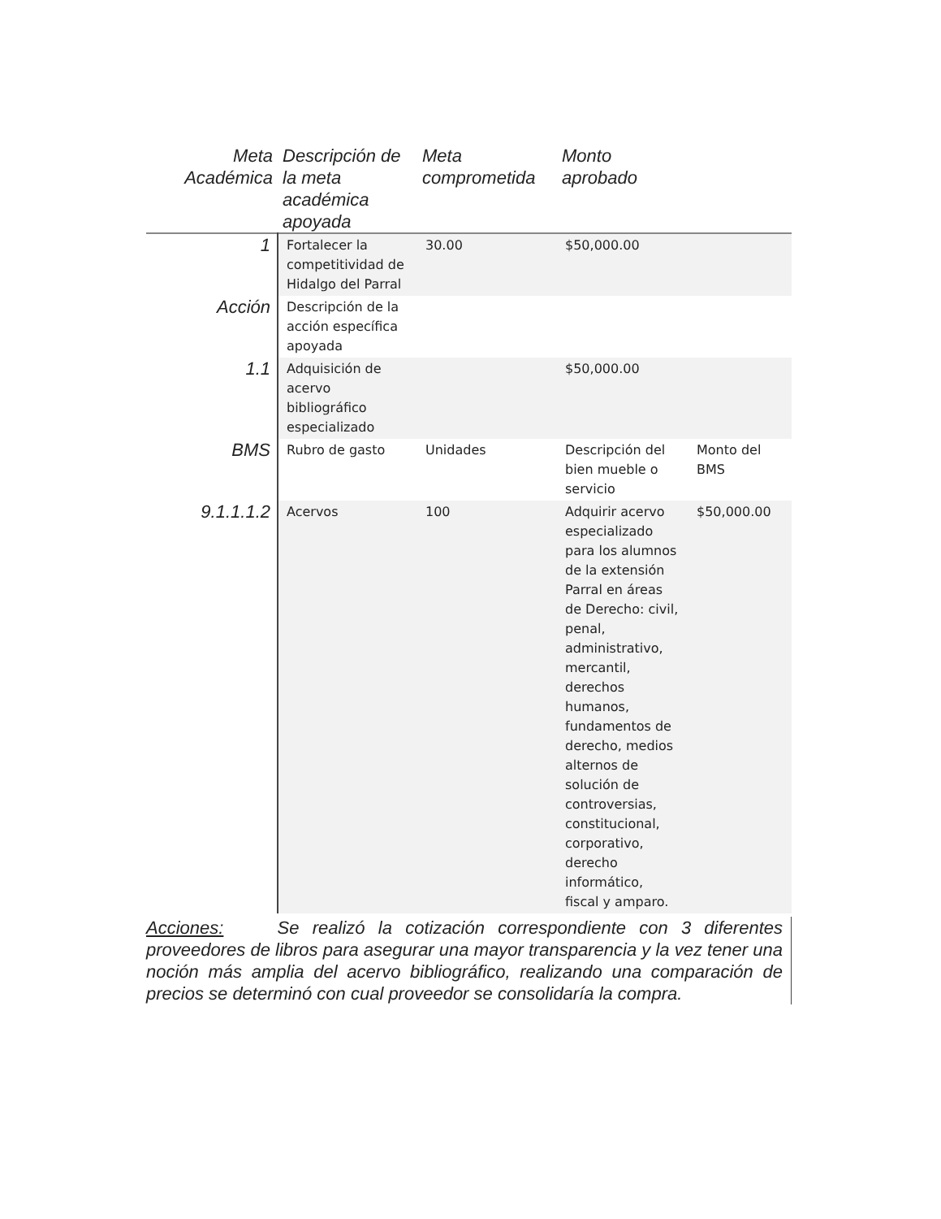| Meta Académica | Descripción de la meta académica apoyada | Meta comprometida | Monto aprobado | |
| --- | --- | --- | --- | --- |
| 1 | Fortalecer la competitividad de Hidalgo del Parral | 30.00 | $50,000.00 | |
| Acción | Descripción de la acción específica apoyada | | | |
| 1.1 | Adquisición de acervo bibliográfico especializado | | $50,000.00 | |
| BMS | Rubro de gasto | Unidades | Descripción del bien mueble o servicio | Monto del BMS |
| 9.1.1.1.2 | Acervos | 100 | Adquirir acervo especializado para los alumnos de la extensión Parral en áreas de Derecho: civil, penal, administrativo, mercantil, derechos humanos, fundamentos de derecho, medios alternos de solución de controversias, constitucional, corporativo, derecho informático, fiscal y amparo. | $50,000.00 |
Acciones: Se realizó la cotización correspondiente con 3 diferentes proveedores de libros para asegurar una mayor transparencia y la vez tener una noción más amplia del acervo bibliográfico, realizando una comparación de precios se determinó con cual proveedor se consolidaría la compra.